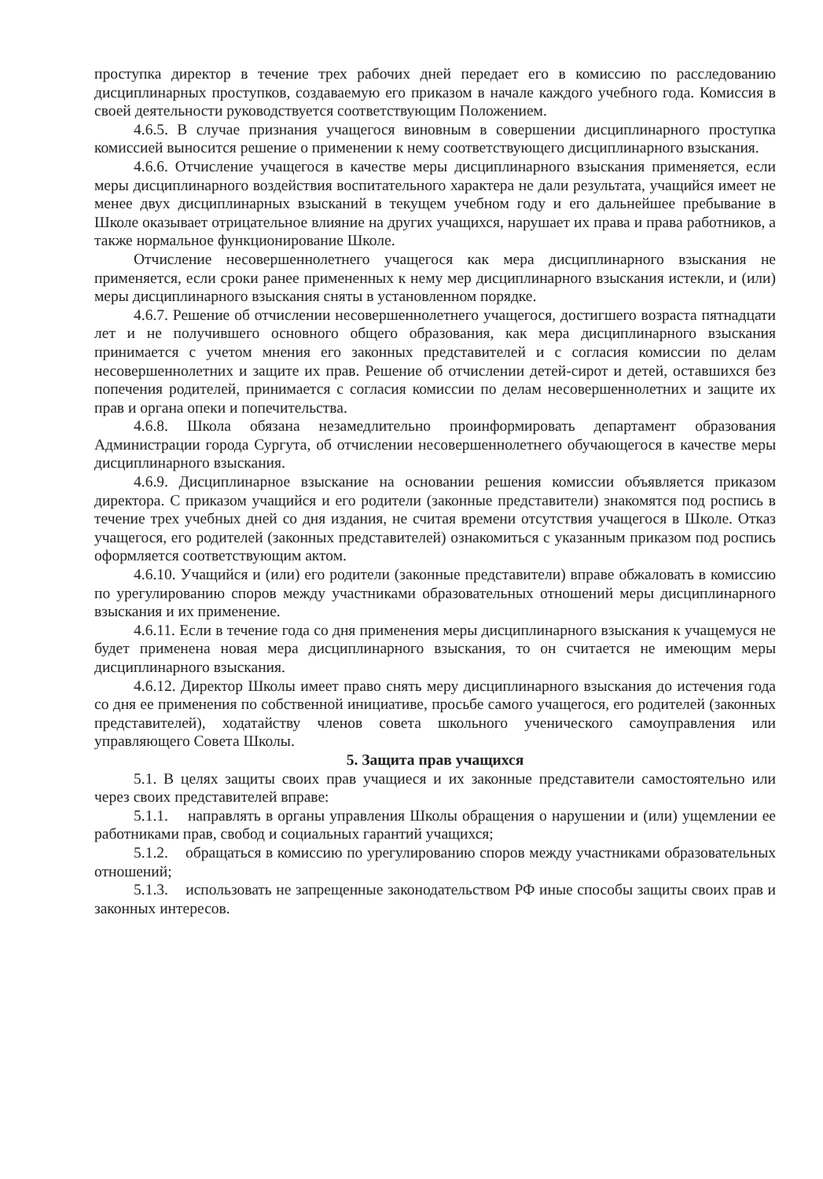проступка директор в течение трех рабочих дней передает его в комиссию по расследованию дисциплинарных проступков, создаваемую его приказом в начале каждого учебного года. Комиссия в своей деятельности руководствуется соответствующим Положением.
4.6.5. В случае признания учащегося виновным в совершении дисциплинарного проступка комиссией выносится решение о применении к нему соответствующего дисциплинарного взыскания.
4.6.6. Отчисление учащегося в качестве меры дисциплинарного взыскания применяется, если меры дисциплинарного воздействия воспитательного характера не дали результата, учащийся имеет не менее двух дисциплинарных взысканий в текущем учебном году и его дальнейшее пребывание в Школе оказывает отрицательное влияние на других учащихся, нарушает их права и права работников, а также нормальное функционирование Школе.
Отчисление несовершеннолетнего учащегося как мера дисциплинарного взыскания не применяется, если сроки ранее примененных к нему мер дисциплинарного взыскания истекли, и (или) меры дисциплинарного взыскания сняты в установленном порядке.
4.6.7. Решение об отчислении несовершеннолетнего учащегося, достигшего возраста пятнадцати лет и не получившего основного общего образования, как мера дисциплинарного взыскания принимается с учетом мнения его законных представителей и с согласия комиссии по делам несовершеннолетних и защите их прав. Решение об отчислении детей-сирот и детей, оставшихся без попечения родителей, принимается с согласия комиссии по делам несовершеннолетних и защите их прав и органа опеки и попечительства.
4.6.8. Школа обязана незамедлительно проинформировать департамент образования Администрации города Сургута, об отчислении несовершеннолетнего обучающегося в качестве меры дисциплинарного взыскания.
4.6.9. Дисциплинарное взыскание на основании решения комиссии объявляется приказом директора. С приказом учащийся и его родители (законные представители) знакомятся под роспись в течение трех учебных дней со дня издания, не считая времени отсутствия учащегося в Школе. Отказ учащегося, его родителей (законных представителей) ознакомиться с указанным приказом под роспись оформляется соответствующим актом.
4.6.10. Учащийся и (или) его родители (законные представители) вправе обжаловать в комиссию по урегулированию споров между участниками образовательных отношений меры дисциплинарного взыскания и их применение.
4.6.11. Если в течение года со дня применения меры дисциплинарного взыскания к учащемуся не будет применена новая мера дисциплинарного взыскания, то он считается не имеющим меры дисциплинарного взыскания.
4.6.12. Директор Школы имеет право снять меру дисциплинарного взыскания до истечения года со дня ее применения по собственной инициативе, просьбе самого учащегося, его родителей (законных представителей), ходатайству членов совета школьного ученического самоуправления или управляющего Совета Школы.
5. Защита прав учащихся
5.1. В целях защиты своих прав учащиеся и их законные представители самостоятельно или через своих представителей вправе:
5.1.1. направлять в органы управления Школы обращения о нарушении и (или) ущемлении ее работниками прав, свобод и социальных гарантий учащихся;
5.1.2. обращаться в комиссию по урегулированию споров между участниками образовательных отношений;
5.1.3. использовать не запрещенные законодательством РФ иные способы защиты своих прав и законных интересов.